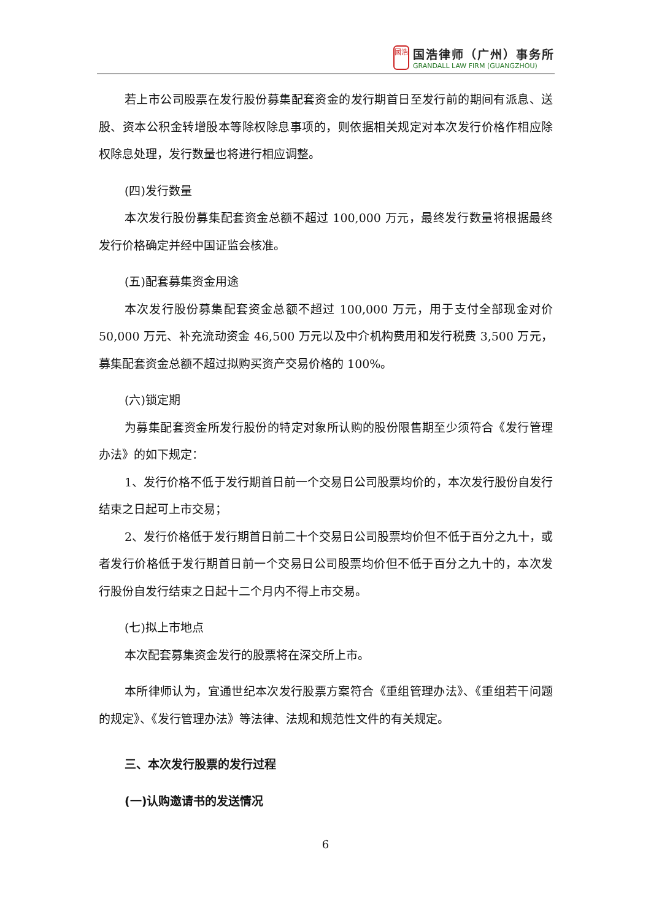國浩
国浩律师（广州）事务所
GRANDALL LAW FIRM (GUANGZHOU)
若上市公司股票在发行股份募集配套资金的发行期首日至发行前的期间有派息、送股、资本公积金转增股本等除权除息事项的，则依据相关规定对本次发行价格作相应除权除息处理，发行数量也将进行相应调整。
(四)发行数量
本次发行股份募集配套资金总额不超过 100,000 万元，最终发行数量将根据最终发行价格确定并经中国证监会核准。
(五)配套募集资金用途
本次发行股份募集配套资金总额不超过 100,000 万元，用于支付全部现金对价 50,000 万元、补充流动资金 46,500 万元以及中介机构费用和发行税费 3,500 万元，募集配套资金总额不超过拟购买资产交易价格的 100%。
(六)锁定期
为募集配套资金所发行股份的特定对象所认购的股份限售期至少须符合《发行管理办法》的如下规定：
1、发行价格不低于发行期首日前一个交易日公司股票均价的，本次发行股份自发行结束之日起可上市交易；
2、发行价格低于发行期首日前二十个交易日公司股票均价但不低于百分之九十，或者发行价格低于发行期首日前一个交易日公司股票均价但不低于百分之九十的，本次发行股份自发行结束之日起十二个月内不得上市交易。
(七)拟上市地点
本次配套募集资金发行的股票将在深交所上市。
本所律师认为，宜通世纪本次发行股票方案符合《重组管理办法》、《重组若干问题的规定》、《发行管理办法》等法律、法规和规范性文件的有关规定。
三、本次发行股票的发行过程
(一)认购邀请书的发送情况
6